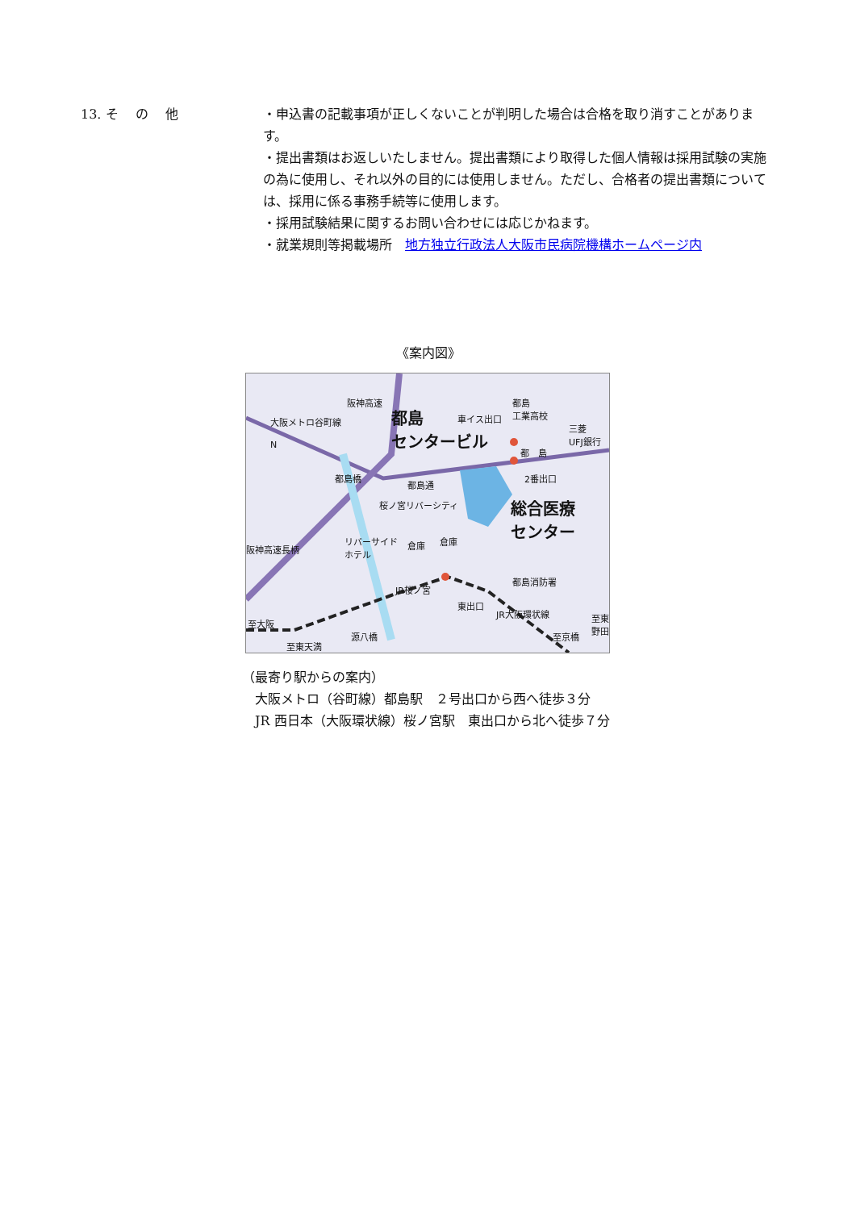13. そ　 の　 他
・申込書の記載事項が正しくないことが判明した場合は合格を取り消すことがあります。
・提出書類はお返しいたしません。提出書類により取得した個人情報は採用試験の実施の為に使用し、それ以外の目的には使用しません。ただし、合格者の提出書類については、採用に係る事務手続等に使用します。
・採用試験結果に関するお問い合わせには応じかねます。
・就業規則等掲載場所　地方独立行政法人大阪市民病院機構ホームページ内
《案内図》
N
大阪メトロ谷町線
阪神高速
都島
センタービル
車イス出口
都島
工業高校
三菱
UFJ銀行
都　島
2番出口
都島橋
都島通
桜ノ宮リバーシティ
総合医療
センター
阪神高速長柄
リバーサイド
ホテル
倉庫 倉庫
都島消防署
JR桜ノ宮
東出口
JR大阪環状線
至京橋
至東野田
至大阪
至東天満
源八橋
（最寄り駅からの案内）
　大阪メトロ（谷町線）都島駅　２号出口から西へ徒歩３分
　JR 西日本（大阪環状線）桜ノ宮駅　東出口から北へ徒歩７分